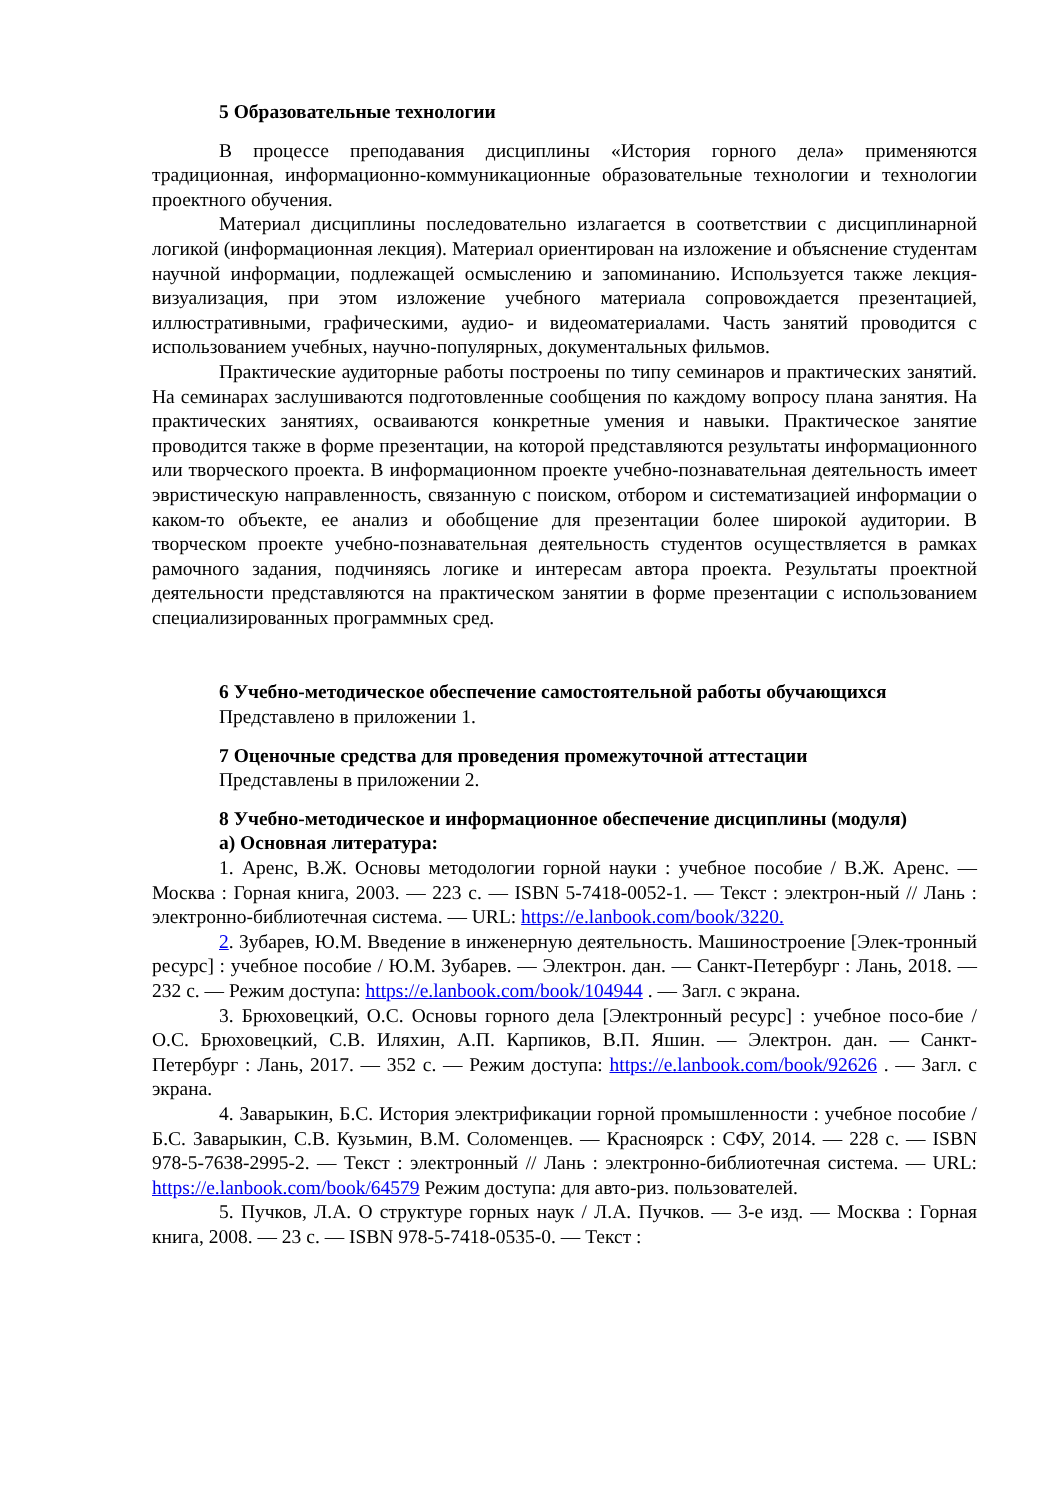5 Образовательные технологии
В процессе преподавания дисциплины «История горного дела» применяются традиционная, информационно-коммуникационные образовательные технологии и технологии проектного обучения.
Материал дисциплины последовательно излагается в соответствии с дисциплинарной логикой (информационная лекция). Материал ориентирован на изложение и объяснение студентам научной информации, подлежащей осмыслению и запоминанию. Используется также лекция-визуализация, при этом изложение учебного материала сопровождается презентацией, иллюстративными, графическими, аудио- и видеоматериалами. Часть занятий проводится с использованием учебных, научно-популярных, документальных фильмов.
Практические аудиторные работы построены по типу семинаров и практических занятий. На семинарах заслушиваются подготовленные сообщения по каждому вопросу плана занятия. На практических занятиях, осваиваются конкретные умения и навыки. Практическое занятие проводится также в форме презентации, на которой представляются результаты информационного или творческого проекта. В информационном проекте учебно-познавательная деятельность имеет эвристическую направленность, связанную с поиском, отбором и систематизацией информации о каком-то объекте, ее анализ и обобщение для презентации более широкой аудитории. В творческом проекте учебно-познавательная деятельность студентов осуществляется в рамках рамочного задания, подчиняясь логике и интересам автора проекта. Результаты проектной деятельности представляются на практическом занятии в форме презентации с использованием специализированных программных сред.
6 Учебно-методическое обеспечение самостоятельной работы обучающихся
Представлено в приложении 1.
7 Оценочные средства для проведения промежуточной аттестации
Представлены в приложении 2.
8 Учебно-методическое и информационное обеспечение дисциплины (модуля)
а) Основная литература:
1. Аренс, В.Ж. Основы методологии горной науки : учебное пособие / В.Ж. Аренс. — Москва : Горная книга, 2003. — 223 с. — ISBN 5-7418-0052-1. — Текст : электрон-ный // Лань : электронно-библиотечная система. — URL: https://e.lanbook.com/book/3220.
2. Зубарев, Ю.М. Введение в инженерную деятельность. Машиностроение [Элек-тронный ресурс] : учебное пособие / Ю.М. Зубарев. — Электрон. дан. — Санкт-Петербург : Лань, 2018. — 232 с. — Режим доступа: https://e.lanbook.com/book/104944 . — Загл. с экрана.
3. Брюховецкий, О.С. Основы горного дела [Электронный ресурс] : учебное посо-бие / О.С. Брюховецкий, С.В. Иляхин, А.П. Карпиков, В.П. Яшин. — Электрон. дан. — Санкт-Петербург : Лань, 2017. — 352 с. — Режим доступа: https://e.lanbook.com/book/92626 . — Загл. с экрана.
4. Заварыкин, Б.С. История электрификации горной промышленности : учебное пособие / Б.С. Заварыкин, С.В. Кузьмин, В.М. Соломенцев. — Красноярск : СФУ, 2014. — 228 с. — ISBN 978-5-7638-2995-2. — Текст : электронный // Лань : электронно-библиотечная система. — URL: https://e.lanbook.com/book/64579 Режим доступа: для авто-риз. пользователей.
5. Пучков, Л.А. О структуре горных наук / Л.А. Пучков. — 3-е изд. — Москва : Горная книга, 2008. — 23 с. — ISBN 978-5-7418-0535-0. — Текст :